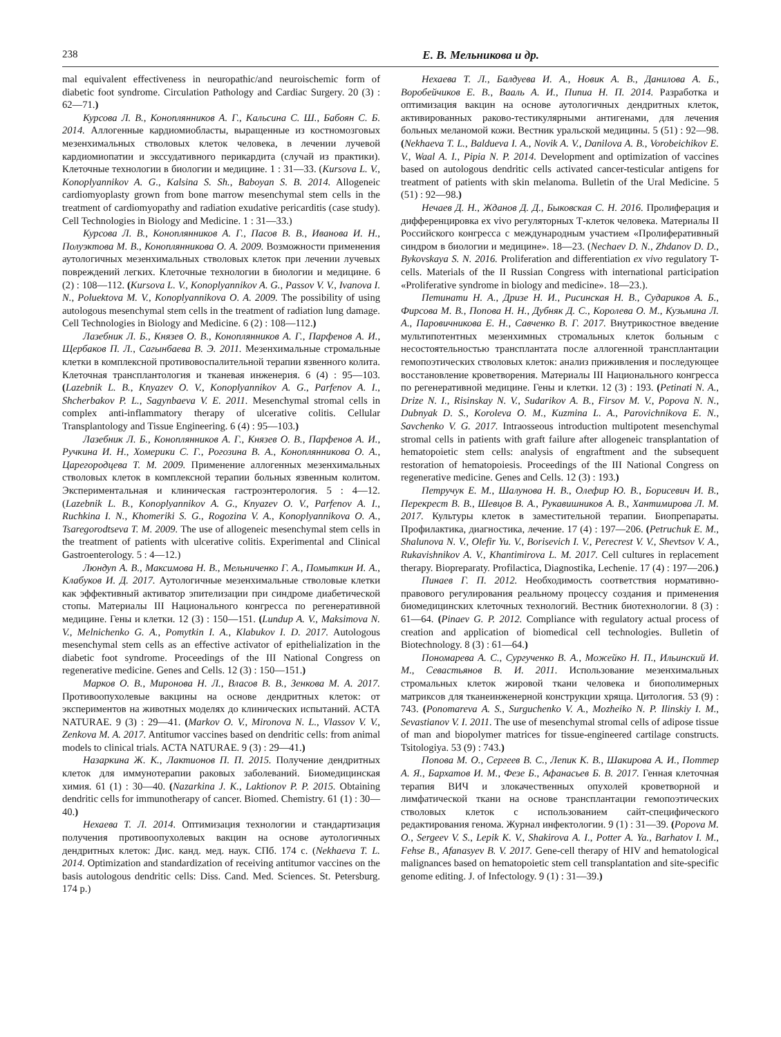238 Е. В. Мельникова и др.
mal equivalent effectiveness in neuropathic/and neuroischemic form of diabetic foot syndrome. Circulation Pathology and Cardiac Surgery. 20 (3) : 62—71.)
Курсова Л. В., Коноплянников А. Г., Кальсина С. Ш., Бабоян С. Б. 2014. Аллогенные кардиомиобласты, выращенные из костномозговых мезенхимальных стволовых клеток человека, в лечении лучевой кардиомиопатии и экссудативного перикардита (случай из практики). Клеточные технологии в биологии и медицине. 1 : 31—33. (Kursova L. V., Konoplyannikov A. G., Kalsina S. Sh., Baboyan S. B. 2014. Allogeneic cardiomyoplasty grown from bone marrow mesenchymal stem cells in the treatment of cardiomyopathy and radiation exudative pericarditis (case study). Cell Technologies in Biology and Medicine. 1 : 31—33.)
Курсова Л. В., Коноплянников А. Г., Пасов В. В., Иванова И. Н., Полуэктова М. В., Коноплянникова О. А. 2009. Возможности применения аутологичных мезенхимальных стволовых клеток при лечении лучевых повреждений легких. Клеточные технологии в биологии и медицине. 6 (2) : 108—112. (Kursova L. V., Konoplyannikov A. G., Passov V. V., Ivanova I. N., Poluektova M. V., Konoplyannikova O. A. 2009. The possibility of using autologous mesenchymal stem cells in the treatment of radiation lung damage. Cell Technologies in Biology and Medicine. 6 (2) : 108—112.)
Лазебник Л. Б., Князев О. В., Коноплянников А. Г., Парфенов А. И., Щербаков П. Л., Сагынбаева В. Э. 2011. Мезенхимальные стромальные клетки в комплексной противовоспалительной терапии язвенного колита. Клеточная трансплантология и тканевая инженерия. 6 (4) : 95—103. (Lazebnik L. B., Knyazev O. V., Konoplyannikov A. G., Parfenov A. I., Shcherbakov P. L., Sagynbaeva V. E. 2011. Mesenchymal stromal cells in complex anti-inflammatory therapy of ulcerative colitis. Cellular Transplantology and Tissue Engineering. 6 (4) : 95—103.)
Лазебник Л. Б., Коноплянников А. Г., Князев О. В., Парфенов А. И., Ручкина И. Н., Хомерики С. Г., Рогозина В. А., Коноплянникова О. А., Царегородцева Т. М. 2009. Применение аллогенных мезенхимальных стволовых клеток в комплексной терапии больных язвенным колитом. Экспериментальная и клиническая гастроэнтерология. 5 : 4—12. (Lazebnik L. B., Konoplyannikov A. G., Knyazev O. V., Parfenov A. I., Ruchkina I. N., Khomeriki S. G., Rogozina V. A., Konoplyannikova O. A., Tsaregorodtseva T. M. 2009. The use of allogeneic mesenchymal stem cells in the treatment of patients with ulcerative colitis. Experimental and Clinical Gastroenterology. 5 : 4—12.)
Люндуп А. В., Максимова Н. В., Мельниченко Г. А., Помыткин И. А., Клабуков И. Д. 2017. Аутологичные мезенхимальные стволовые клетки как эффективный активатор эпителизации при синдроме диабетической стопы. Материалы III Национального конгресса по регенеративной медицине. Гены и клетки. 12 (3) : 150—151. (Lundup A. V., Maksimova N. V., Melnichenko G. A., Pomytkin I. A., Klabukov I. D. 2017. Autologous mesenchymal stem cells as an effective activator of epithelialization in the diabetic foot syndrome. Proceedings of the III National Congress on regenerative medicine. Genes and Cells. 12 (3) : 150—151.)
Марков О. В., Миронова Н. Л., Власов В. В., Зенкова М. А. 2017. Противоопухолевые вакцины на основе дендритных клеток: от экспериментов на животных моделях до клинических испытаний. ACTA NATURAE. 9 (3) : 29—41. (Markov O. V., Mironova N. L., Vlassov V. V., Zenkova M. A. 2017. Antitumor vaccines based on dendritic cells: from animal models to clinical trials. ACTA NATURAE. 9 (3) : 29—41.)
Назаркина Ж. К., Лактионов П. П. 2015. Получение дендритных клеток для иммунотерапии раковых заболеваний. Биомедицинская химия. 61 (1) : 30—40. (Nazarkina J. K., Laktionov P. P. 2015. Obtaining dendritic cells for immunotherapy of cancer. Biomed. Chemistry. 61 (1) : 30—40.)
Нехаева Т. Л. 2014. Оптимизация технологии и стандартизация получения противоопухолевых вакцин на основе аутологичных дендритных клеток: Дис. канд. мед. наук. СПб. 174 с. (Nekhaeva T. L. 2014. Optimization and standardization of receiving antitumor vaccines on the basis autologous dendritic cells: Diss. Cand. Med. Sciences. St. Petersburg. 174 p.)
Нехаева Т. Л., Балдуева И. А., Новик А. В., Данилова А. Б., Воробейчиков Е. В., Вааль А. И., Пипиа Н. П. 2014. Разработка и оптимизация вакцин на основе аутологичных дендритных клеток, активированных раково-тестикулярными антигенами, для лечения больных меланомой кожи. Вестник уральской медицины. 5 (51) : 92—98. (Nekhaeva T. L., Baldueva I. A., Novik A. V., Danilova A. B., Vorobeichikov E. V., Waal A. I., Pipia N. P. 2014. Development and optimization of vaccines based on autologous dendritic cells activated cancer-testicular antigens for treatment of patients with skin melanoma. Bulletin of the Ural Medicine. 5 (51) : 92—98.)
Нечаев Д. Н., Жданов Д. Д., Быковская С. Н. 2016. Пролиферация и дифференцировка ex vivo регуляторных Т-клеток человека. Материалы II Российского конгресса с международным участием «Пролиферативный синдром в биологии и медицине». 18—23. (Nechaev D. N., Zhdanov D. D., Bykovskaya S. N. 2016. Proliferation and differentiation ex vivo regulatory T-cells. Materials of the II Russian Congress with international participation «Proliferative syndrome in biology and medicine». 18—23.).
Петинати Н. А., Дризе Н. И., Рисинская Н. В., Судариков А. Б., Фирсова М. В., Попова Н. Н., Дубняк Д. С., Королева О. М., Кузьмина Л. А., Паровичникова Е. Н., Савченко В. Г. 2017. Внутрикостное введение мультипотентных мезенхимных стромальных клеток больным с несостоятельностью трансплантата после аллогенной трансплантации гемопоэтических стволовых клеток: анализ приживления и последующее восстановление кроветворения. Материалы III Национального конгресса по регенеративной медицине. Гены и клетки. 12 (3) : 193. (Petinati N. A., Drize N. I., Risinskay N. V., Sudarikov A. B., Firsov M. V., Popova N. N., Dubnyak D. S., Koroleva O. M., Kuzmina L. A., Parovichnikova E. N., Savchenko V. G. 2017. Intraosseous introduction multipotent mesenchymal stromal cells in patients with graft failure after allogeneic transplantation of hematopoietic stem cells: analysis of engraftment and the subsequent restoration of hematopoiesis. Proceedings of the III National Congress on regenerative medicine. Genes and Cells. 12 (3) : 193.)
Петручук Е. М., Шалунова Н. В., Олефир Ю. В., Борисевич И. В., Перекрест В. В., Шевцов В. А., Рукавишников А. В., Хантимирова Л. М. 2017. Культуры клеток в заместительной терапии. Биопрепараты. Профилактика, диагностика, лечение. 17 (4) : 197—206. (Petruchuk E. M., Shalunova N. V., Olefir Yu. V., Borisevich I. V., Perecrest V. V., Shevtsov V. A., Rukavishnikov A. V., Khantimirova L. M. 2017. Cell cultures in replacement therapy. Biopreparaty. Profilactica, Diagnostika, Lechenie. 17 (4) : 197—206.)
Пинаев Г. П. 2012. Необходимость соответствия нормативно-правового регулирования реальному процессу создания и применения биомедицинских клеточных технологий. Вестник биотехнологии. 8 (3) : 61—64. (Pinaev G. P. 2012. Compliance with regulatory actual process of creation and application of biomedical cell technologies. Bulletin of Biotechnology. 8 (3) : 61—64.)
Пономарева А. С., Сургученко В. А., Можейко Н. П., Ильинский И. М., Севастьянов В. И. 2011. Использование мезенхимальных стромальных клеток жировой ткани человека и биополимерных матриксов для тканеинженерной конструкции хряща. Цитология. 53 (9) : 743. (Ponomareva A. S., Surguchenko V. A., Mozheiko N. P. Ilinskiy I. M., Sevastianov V. I. 2011. The use of mesenchymal stromal cells of adipose tissue of man and biopolymer matrices for tissue-engineered cartilage constructs. Tsitologiya. 53 (9) : 743.)
Попова М. О., Сергеев В. С., Лепик К. В., Шакирова А. И., Поттер А. Я., Бархатов И. М., Фезе Б., Афанасьев Б. В. 2017. Генная клеточная терапия ВИЧ и злокачественных опухолей кроветворной и лимфатической ткани на основе трансплантации гемопоэтических стволовых клеток с использованием сайт-специфического редактирования генома. Журнал инфектологии. 9 (1) : 31—39. (Popova M. O., Sergeev V. S., Lepik K. V., Shakirova A. I., Potter A. Ya., Barhatov I. M., Fehse B., Afanasyev B. V. 2017. Gene-cell therapy of HIV and hematological malignances based on hematopoietic stem cell transplantation and site-specific genome editing. J. of Infectology. 9 (1) : 31—39.)